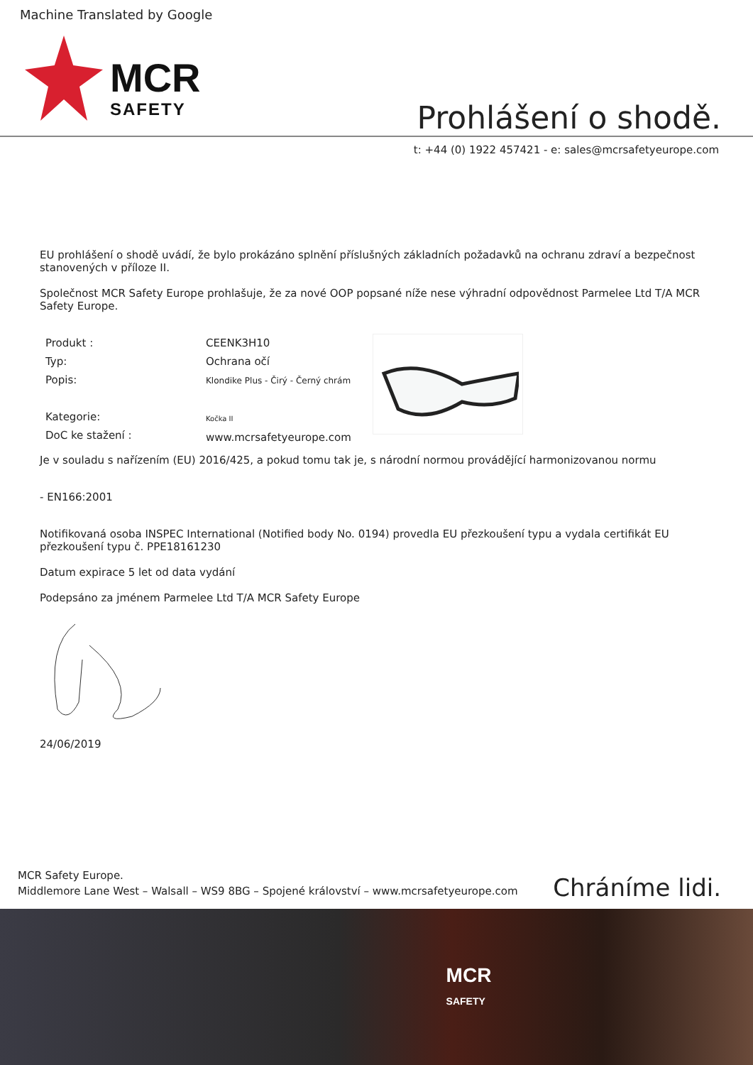Machine Translated by Google
MCR
SAFETY
Prohlášení o shodě.
t: +44 (0) 1922 457421 - e: sales@mcrsafetyeurope.com
EU prohlášení o shodě uvádí, že bylo prokázáno splnění příslušných základních požadavků na ochranu zdraví a bezpečnost stanovených v příloze II.
Společnost MCR Safety Europe prohlašuje, že za nové OOP popsané níže nese výhradní odpovědnost Parmelee Ltd T/A MCR Safety Europe.
Produkt :
Typ:
Popis:
Kategorie:
DoC ke stažení :
CEENK3H10
Ochrana očí
Klondike Plus - Čirý - Černý chrám
Kočka II
www.mcrsafetyeurope.com
Je v souladu s nařízením (EU) 2016/425, a pokud tomu tak je, s národní normou provádějící harmonizovanou normu
- EN166:2001
Notifikovaná osoba INSPEC International (Notified body No. 0194) provedla EU přezkoušení typu a vydala certifikát EU přezkoušení typu č. PPE18161230
Datum expirace 5 let od data vydání
Podepsáno za jménem Parmelee Ltd T/A MCR Safety Europe
24/06/2019
MCR Safety Europe.
Middlemore Lane West – Walsall – WS9 8BG – Spojené království – www.mcrsafetyeurope.com
Chráníme lidi.
MCR
SAFETY